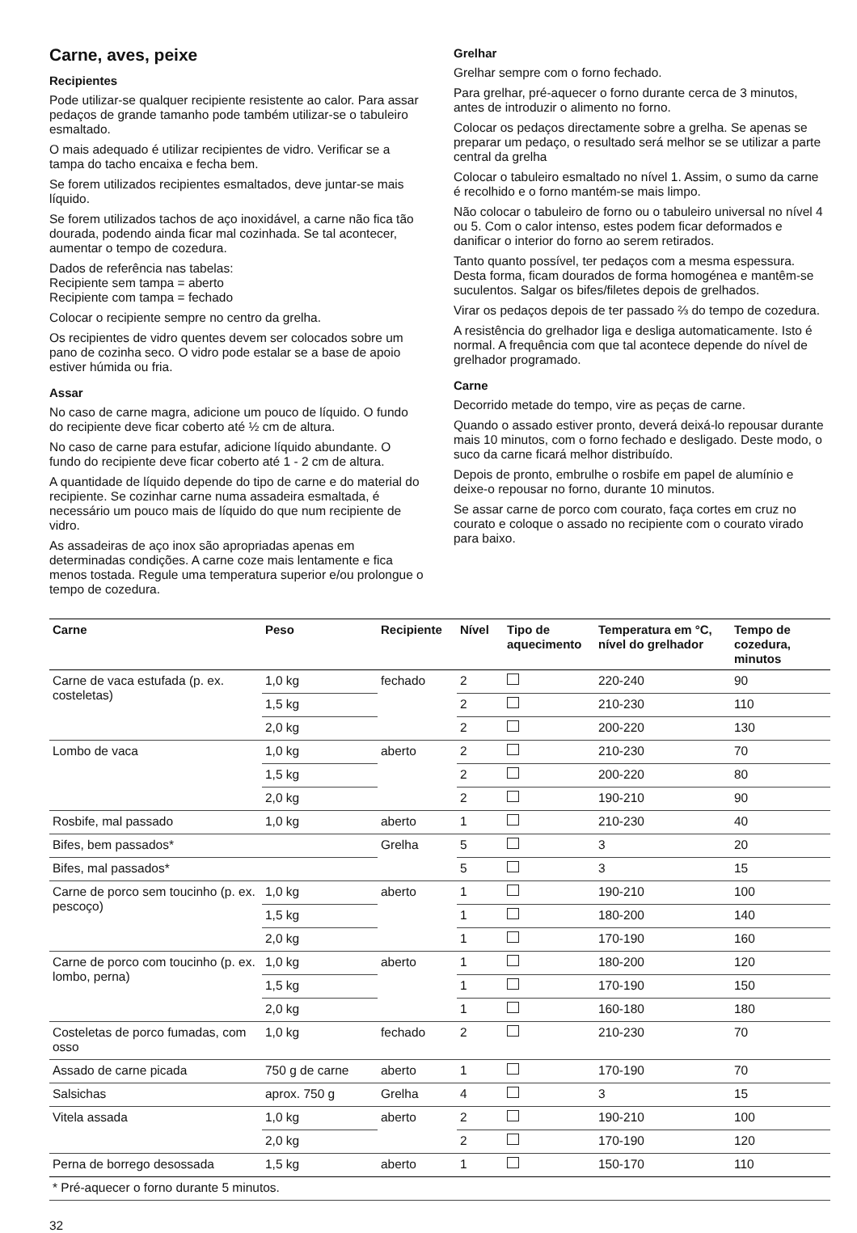Carne, aves, peixe
Recipientes
Pode utilizar-se qualquer recipiente resistente ao calor. Para assar pedaços de grande tamanho pode também utilizar-se o tabuleiro esmaltado.
O mais adequado é utilizar recipientes de vidro. Verificar se a tampa do tacho encaixa e fecha bem.
Se forem utilizados recipientes esmaltados, deve juntar-se mais líquido.
Se forem utilizados tachos de aço inoxidável, a carne não fica tão dourada, podendo ainda ficar mal cozinhada. Se tal acontecer, aumentar o tempo de cozedura.
Dados de referência nas tabelas:
Recipiente sem tampa = aberto
Recipiente com tampa = fechado
Colocar o recipiente sempre no centro da grelha.
Os recipientes de vidro quentes devem ser colocados sobre um pano de cozinha seco. O vidro pode estalar se a base de apoio estiver húmida ou fria.
Assar
No caso de carne magra, adicione um pouco de líquido. O fundo do recipiente deve ficar coberto até ½ cm de altura.
No caso de carne para estufar, adicione líquido abundante. O fundo do recipiente deve ficar coberto até 1 - 2 cm de altura.
A quantidade de líquido depende do tipo de carne e do material do recipiente. Se cozinhar carne numa assadeira esmaltada, é necessário um pouco mais de líquido do que num recipiente de vidro.
As assadeiras de aço inox são apropriadas apenas em determinadas condições. A carne coze mais lentamente e fica menos tostada. Regule uma temperatura superior e/ou prolongue o tempo de cozedura.
Grelhar
Grelhar sempre com o forno fechado.
Para grelhar, pré-aquecer o forno durante cerca de 3 minutos, antes de introduzir o alimento no forno.
Colocar os pedaços directamente sobre a grelha. Se apenas se preparar um pedaço, o resultado será melhor se se utilizar a parte central da grelha
Colocar o tabuleiro esmaltado no nível 1. Assim, o sumo da carne é recolhido e o forno mantém-se mais limpo.
Não colocar o tabuleiro de forno ou o tabuleiro universal no nível 4 ou 5. Com o calor intenso, estes podem ficar deformados e danificar o interior do forno ao serem retirados.
Tanto quanto possível, ter pedaços com a mesma espessura. Desta forma, ficam dourados de forma homogénea e mantêm-se suculentos. Salgar os bifes/filetes depois de grelhados.
Virar os pedaços depois de ter passado ⅔ do tempo de cozedura.
A resistência do grelhador liga e desliga automaticamente. Isto é normal. A frequência com que tal acontece depende do nível de grelhador programado.
Carne
Decorrido metade do tempo, vire as peças de carne.
Quando o assado estiver pronto, deverá deixá-lo repousar durante mais 10 minutos, com o forno fechado e desligado. Deste modo, o suco da carne ficará melhor distribuído.
Depois de pronto, embrulhe o rosbife em papel de alumínio e deixe-o repousar no forno, durante 10 minutos.
Se assar carne de porco com courato, faça cortes em cruz no courato e coloque o assado no recipiente com o courato virado para baixo.
| Carne | Peso | Recipiente | Nível | Tipo de aquecimento | Temperatura em °C, nível do grelhador | Tempo de cozedura, minutos |
| --- | --- | --- | --- | --- | --- | --- |
| Carne de vaca estufada (p. ex. costeletas) | 1,0 kg | fechado | 2 | | 220-240 | 90 |
| | 1,5 kg | | 2 | | 210-230 | 110 |
| | 2,0 kg | | 2 | | 200-220 | 130 |
| Lombo de vaca | 1,0 kg | aberto | 2 | | 210-230 | 70 |
| | 1,5 kg | | 2 | | 200-220 | 80 |
| | 2,0 kg | | 2 | | 190-210 | 90 |
| Rosbife, mal passado | 1,0 kg | aberto | 1 | | 210-230 | 40 |
| Bifes, bem passados* | | Grelha | 5 | | 3 | 20 |
| Bifes, mal passados* | | | 5 | | 3 | 15 |
| Carne de porco sem toucinho (p. ex. pescoço) | 1,0 kg | aberto | 1 | | 190-210 | 100 |
| | 1,5 kg | | 1 | | 180-200 | 140 |
| | 2,0 kg | | 1 | | 170-190 | 160 |
| Carne de porco com toucinho (p. ex. lombo, perna) | 1,0 kg | aberto | 1 | | 180-200 | 120 |
| | 1,5 kg | | 1 | | 170-190 | 150 |
| | 2,0 kg | | 1 | | 160-180 | 180 |
| Costeletas de porco fumadas, com osso | 1,0 kg | fechado | 2 | | 210-230 | 70 |
| Assado de carne picada | 750 g de carne | aberto | 1 | | 170-190 | 70 |
| Salsichas | aprox. 750 g | Grelha | 4 | | 3 | 15 |
| Vitela assada | 1,0 kg | aberto | 2 | | 190-210 | 100 |
| | 2,0 kg | | 2 | | 170-190 | 120 |
| Perna de borrego desossada | 1,5 kg | aberto | 1 | | 150-170 | 110 |
| * Pré-aquecer o forno durante 5 minutos. | | | | | | |
32